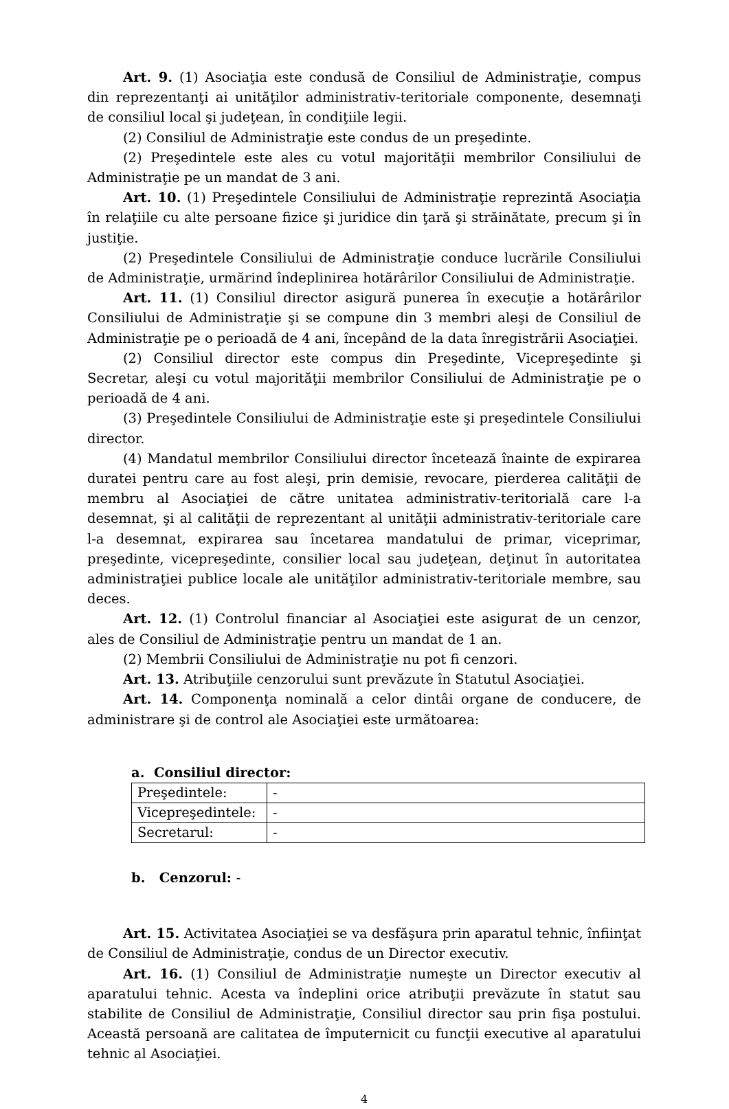Art. 9. (1) Asociaţia este condusă de Consiliul de Administraţie, compus din reprezentanţi ai unităţilor administrativ-teritoriale componente, desemnaţi de consiliul local şi judeţean, în condiţiile legii.
(2) Consiliul de Administraţie este condus de un preşedinte.
(2) Preşedintele este ales cu votul majorităţii membrilor Consiliului de Administraţie pe un mandat de 3 ani.
Art. 10. (1) Preşedintele Consiliului de Administraţie reprezintă Asociaţia în relaţiile cu alte persoane fizice şi juridice din ţară şi străinătate, precum şi în justiţie.
(2) Preşedintele Consiliului de Administraţie conduce lucrările Consiliului de Administraţie, urmărind îndeplinirea hotărârilor Consiliului de Administraţie.
Art. 11. (1) Consiliul director asigură punerea în execuţie a hotărârilor Consiliului de Administraţie şi se compune din 3 membri aleşi de Consiliul de Administraţie pe o perioadă de 4 ani, începând de la data înregistrării Asociaţiei.
(2) Consiliul director este compus din Preşedinte, Vicepreşedinte şi Secretar, aleşi cu votul majorităţii membrilor Consiliului de Administraţie pe o perioadă de 4 ani.
(3) Preşedintele Consiliului de Administraţie este şi preşedintele Consiliului director.
(4) Mandatul membrilor Consiliului director încetează înainte de expirarea duratei pentru care au fost aleşi, prin demisie, revocare, pierderea calităţii de membru al Asociaţiei de către unitatea administrativ-teritorială care l-a desemnat, şi al calităţii de reprezentant al unităţii administrativ-teritoriale care l-a desemnat, expirarea sau încetarea mandatului de primar, viceprimar, preşedinte, vicepreşedinte, consilier local sau judeţean, deţinut în autoritatea administraţiei publice locale ale unităţilor administrativ-teritoriale membre, sau deces.
Art. 12. (1) Controlul financiar al Asociaţiei este asigurat de un cenzor, ales de Consiliul de Administraţie pentru un mandat de 1 an.
(2) Membrii Consiliului de Administraţie nu pot fi cenzori.
Art. 13. Atribuţiile cenzorului sunt prevăzute în Statutul Asociaţiei.
Art. 14. Componenţa nominală a celor dintâi organe de conducere, de administrare şi de control ale Asociaţiei este următoarea:
a. Consiliul director:
| Preşedintele: | - |
| Vicepreşedintele: | - |
| Secretarul: | - |
b. Cenzorul: -
Art. 15. Activitatea Asociaţiei se va desfăşura prin aparatul tehnic, înfiinţat de Consiliul de Administraţie, condus de un Director executiv.
Art. 16. (1) Consiliul de Administraţie numeşte un Director executiv al aparatului tehnic. Acesta va îndeplini orice atribuţii prevăzute în statut sau stabilite de Consiliul de Administraţie, Consiliul director sau prin fişa postului. Această persoană are calitatea de împuternicit cu funcţii executive al aparatului tehnic al Asociaţiei.
4